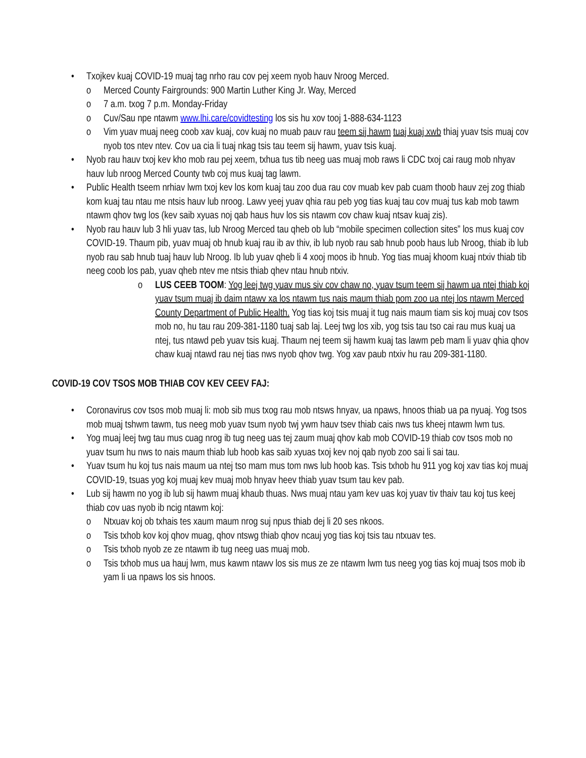• Txojkev kuaj COVID-19 muaj tag nrho rau cov pej xeem nyob hauv Nroog Merced.
o Merced County Fairgrounds: 900 Martin Luther King Jr. Way, Merced
o 7 a.m. txog 7 p.m. Monday-Friday
o Cuv/Sau npe ntawm www.lhi.care/covidtesting los sis hu xov tooj 1-888-634-1123
o Vim yuav muaj neeg coob xav kuaj, cov kuaj no muab pauv rau teem sij hawm tuaj kuaj xwb thiaj yuav tsis muaj cov nyob tos ntev ntev. Cov ua cia li tuaj nkag tsis tau teem sij hawm, yuav tsis kuaj.
• Nyob rau hauv txoj kev kho mob rau pej xeem, txhua tus tib neeg uas muaj mob raws li CDC txoj cai raug mob nhyav hauv lub nroog Merced County twb coj mus kuaj tag lawm.
• Public Health tseem nrhiav lwm txoj kev los kom kuaj tau zoo dua rau cov muab kev pab cuam thoob hauv zej zog thiab kom kuaj tau ntau me ntsis hauv lub nroog. Lawv yeej yuav qhia rau peb yog tias kuaj tau cov muaj tus kab mob tawm ntawm qhov twg los (kev saib xyuas noj qab haus huv los sis ntawm cov chaw kuaj ntsav kuaj zis).
• Nyob rau hauv lub 3 hli yuav tas, lub Nroog Merced tau qheb ob lub “mobile specimen collection sites” los mus kuaj cov COVID-19. Thaum pib, yuav muaj ob hnub kuaj rau ib av thiv, ib lub nyob rau sab hnub poob haus lub Nroog, thiab ib lub nyob rau sab hnub tuaj hauv lub Nroog. Ib lub yuav qheb li 4 xooj moos ib hnub. Yog tias muaj khoom kuaj ntxiv thiab tib neeg coob los pab, yuav qheb ntev me ntsis thiab qhev ntau hnub ntxiv.
o LUS CEEB TOOM: Yog leej twg yuav mus siv cov chaw no, yuav tsum teem sij hawm ua ntej thiab koj yuav tsum muaj ib daim ntawv xa los ntawm tus nais maum thiab pom zoo ua ntej los ntawm Merced County Department of Public Health. Yog tias koj tsis muaj it tug nais maum tiam sis koj muaj cov tsos mob no, hu tau rau 209-381-1180 tuaj sab laj. Leej twg los xib, yog tsis tau tso cai rau mus kuaj ua ntej, tus ntawd peb yuav tsis kuaj. Thaum nej teem sij hawm kuaj tas lawm peb mam li yuav qhia qhov chaw kuaj ntawd rau nej tias nws nyob qhov twg. Yog xav paub ntxiv hu rau 209-381-1180.
COVID-19 COV TSOS MOB THIAB COV KEV CEEV FAJ:
• Coronavirus cov tsos mob muaj li: mob sib mus txog rau mob ntsws hnyav, ua npaws, hnoos thiab ua pa nyuaj. Yog tsos mob muaj tshwm tawm, tus neeg mob yuav tsum nyob twj ywm hauv tsev thiab cais nws tus kheej ntawm lwm tus.
• Yog muaj leej twg tau mus cuag nrog ib tug neeg uas tej zaum muaj qhov kab mob COVID-19 thiab cov tsos mob no yuav tsum hu nws to nais maum thiab lub hoob kas saib xyuas txoj kev noj qab nyob zoo sai li sai tau.
• Yuav tsum hu koj tus nais maum ua ntej tso mam mus tom nws lub hoob kas. Tsis txhob hu 911 yog koj xav tias koj muaj COVID-19, tsuas yog koj muaj kev muaj mob hnyav heev thiab yuav tsum tau kev pab.
• Lub sij hawm no yog ib lub sij hawm muaj khaub thuas. Nws muaj ntau yam kev uas koj yuav tiv thaiv tau koj tus keej thiab cov uas nyob ib ncig ntawm koj:
o Ntxuav koj ob txhais tes xaum maum nrog suj npus thiab dej li 20 ses nkoos.
o Tsis txhob kov koj qhov muag, qhov ntswg thiab qhov ncauj yog tias koj tsis tau ntxuav tes.
o Tsis txhob nyob ze ze ntawm ib tug neeg uas muaj mob.
o Tsis txhob mus ua hauj lwm, mus kawm ntawv los sis mus ze ze ntawm lwm tus neeg yog tias koj muaj tsos mob ib yam li ua npaws los sis hnoos.